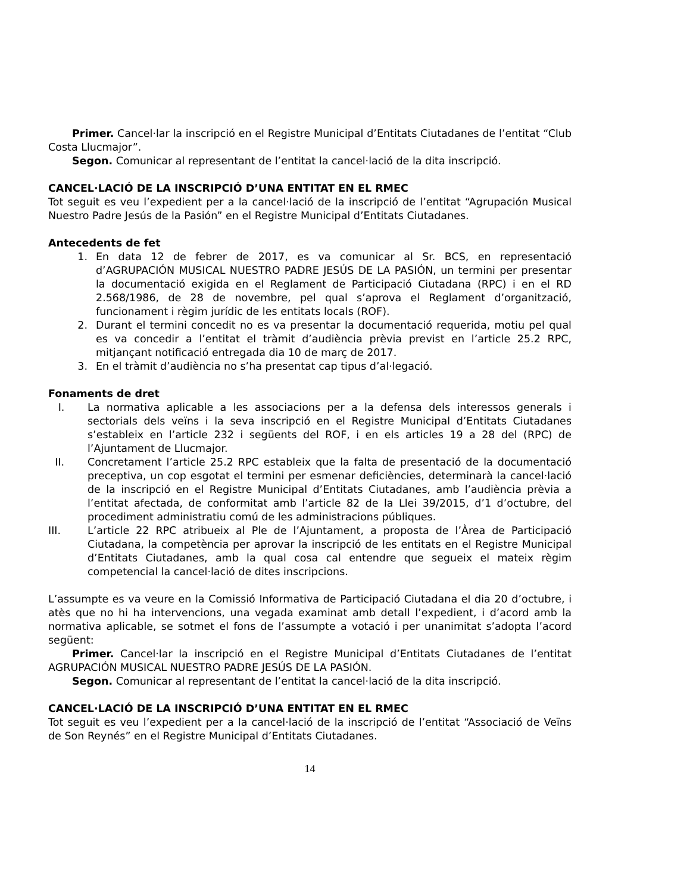Primer. Cancel·lar la inscripció en el Registre Municipal d’Entitats Ciutadanes de l’entitat “Club Costa Llucmajor”.
Segon. Comunicar al representant de l’entitat la cancel·lació de la dita inscripció.
CANCEL·LACIÓ DE LA INSCRIPCIÓ D’UNA ENTITAT EN EL RMEC
Tot seguit es veu l’expedient per a la cancel·lació de la inscripció de l’entitat “Agrupación Musical Nuestro Padre Jesús de la Pasión” en el Registre Municipal d’Entitats Ciutadanes.
Antecedents de fet
1. En data 12 de febrer de 2017, es va comunicar al Sr. BCS, en representació d’AGRUPACIÓN MUSICAL NUESTRO PADRE JESÚS DE LA PASIÓN, un termini per presentar la documentació exigida en el Reglament de Participació Ciutadana (RPC) i en el RD 2.568/1986, de 28 de novembre, pel qual s’aprova el Reglament d’organització, funcionament i règim jurídic de les entitats locals (ROF).
2. Durant el termini concedit no es va presentar la documentació requerida, motiu pel qual es va concedir a l’entitat el tràmit d’audiència prèvia previst en l’article 25.2 RPC, mitjançant notificació entregada dia 10 de març de 2017.
3. En el tràmit d’audiència no s’ha presentat cap tipus d’al·legació.
Fonaments de dret
I. La normativa aplicable a les associacions per a la defensa dels interessos generals i sectorials dels veïns i la seva inscripció en el Registre Municipal d’Entitats Ciutadanes s’estableix en l’article 232 i següents del ROF, i en els articles 19 a 28 del (RPC) de l’Ajuntament de Llucmajor.
II. Concretament l’article 25.2 RPC estableix que la falta de presentació de la documentació preceptiva, un cop esgotat el termini per esmenar deficiències, determinarà la cancel·lació de la inscripció en el Registre Municipal d’Entitats Ciutadanes, amb l’audiència prèvia a l’entitat afectada, de conformitat amb l’article 82 de la Llei 39/2015, d’1 d’octubre, del procediment administratiu comú de les administracions públiques.
III. L’article 22 RPC atribueix al Ple de l’Ajuntament, a proposta de l’Àrea de Participació Ciutadana, la competència per aprovar la inscripció de les entitats en el Registre Municipal d’Entitats Ciutadanes, amb la qual cosa cal entendre que segueix el mateix règim competencial la cancel·lació de dites inscripcions.
L’assumpte es va veure en la Comissió Informativa de Participació Ciutadana el dia 20 d’octubre, i atès que no hi ha intervencions, una vegada examinat amb detall l’expedient, i d’acord amb la normativa aplicable, se sotmet el fons de l’assumpte a votació i per unanimitat s’adopta l’acord següent:
Primer. Cancel·lar la inscripció en el Registre Municipal d’Entitats Ciutadanes de l’entitat AGRUPACIÓN MUSICAL NUESTRO PADRE JESÚS DE LA PASIÓN.
Segon. Comunicar al representant de l’entitat la cancel·lació de la dita inscripció.
CANCEL·LACIÓ DE LA INSCRIPCIÓ D’UNA ENTITAT EN EL RMEC
Tot seguit es veu l’expedient per a la cancel·lació de la inscripció de l’entitat “Associació de Veïns de Son Reynés” en el Registre Municipal d’Entitats Ciutadanes.
14